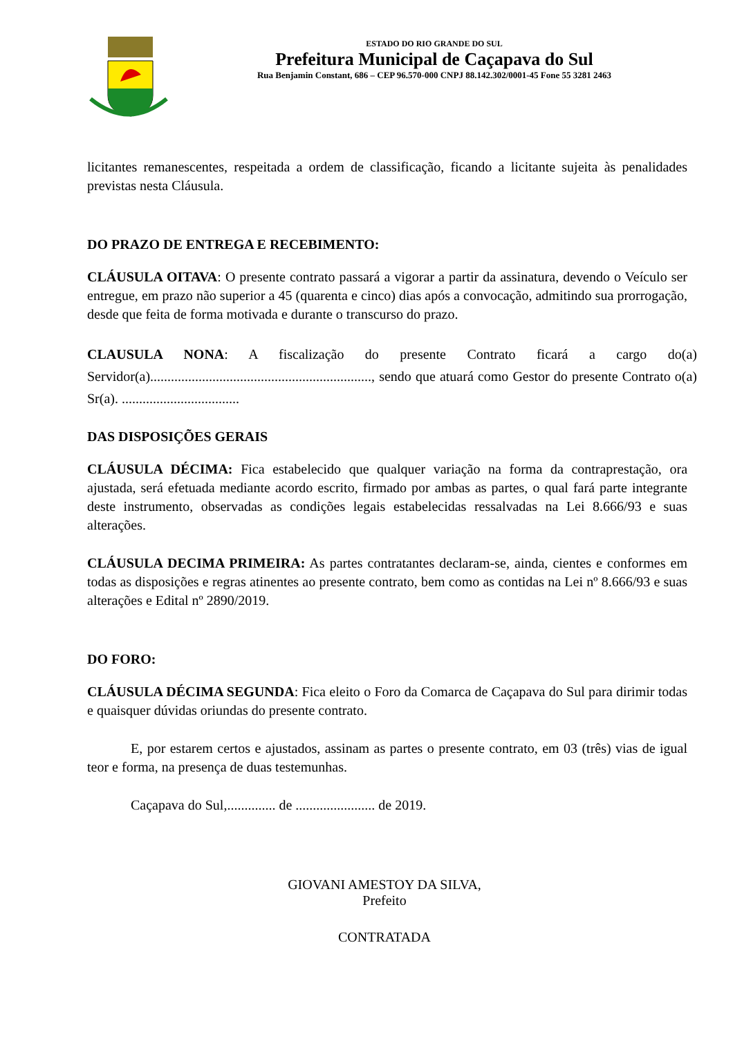ESTADO DO RIO GRANDE DO SUL
Prefeitura Municipal de Caçapava do Sul
Rua Benjamin Constant, 686 – CEP 96.570-000 CNPJ 88.142.302/0001-45 Fone 55 3281 2463
licitantes remanescentes, respeitada a ordem de classificação, ficando a licitante sujeita às penalidades previstas nesta Cláusula.
DO PRAZO DE ENTREGA E RECEBIMENTO:
CLÁUSULA OITAVA: O presente contrato passará a vigorar a partir da assinatura, devendo o Veículo ser entregue, em prazo não superior a 45 (quarenta e cinco) dias após a convocação, admitindo sua prorrogação, desde que feita de forma motivada e durante o transcurso do prazo.
CLAUSULA NONA: A fiscalização do presente Contrato ficará a cargo do(a) Servidor(a)................................................................, sendo que atuará como Gestor do presente Contrato o(a) Sr(a). ..................................
DAS DISPOSIÇÕES GERAIS
CLÁUSULA DÉCIMA: Fica estabelecido que qualquer variação na forma da contraprestação, ora ajustada, será efetuada mediante acordo escrito, firmado por ambas as partes, o qual fará parte integrante deste instrumento, observadas as condições legais estabelecidas ressalvadas na Lei 8.666/93 e suas alterações.
CLÁUSULA DECIMA PRIMEIRA: As partes contratantes declaram-se, ainda, cientes e conformes em todas as disposições e regras atinentes ao presente contrato, bem como as contidas na Lei nº 8.666/93 e suas alterações e Edital nº 2890/2019.
DO FORO:
CLÁUSULA DÉCIMA SEGUNDA: Fica eleito o Foro da Comarca de Caçapava do Sul para dirimir todas e quaisquer dúvidas oriundas do presente contrato.
E, por estarem certos e ajustados, assinam as partes o presente contrato, em 03 (três) vias de igual teor e forma, na presença de duas testemunhas.
Caçapava do Sul,.............. de ....................... de 2019.
GIOVANI AMESTOY DA SILVA,
Prefeito
CONTRATADA